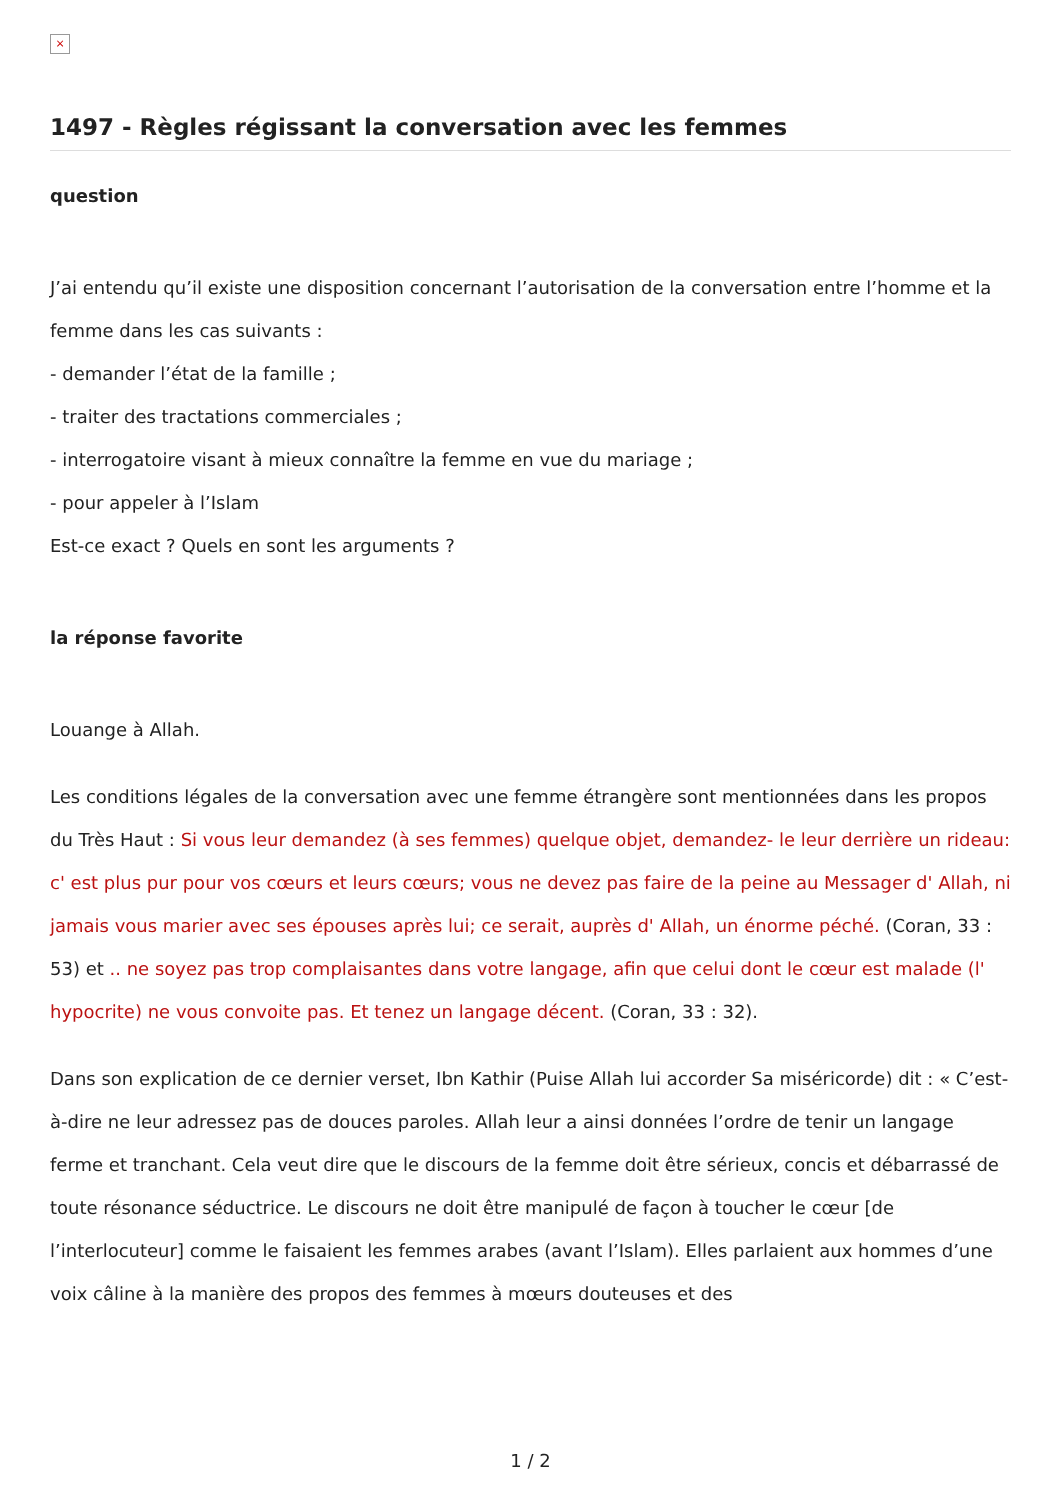×
1497 - Règles régissant la conversation avec les femmes
question
J’ai entendu qu’il existe une disposition concernant l’autorisation de la conversation entre l’homme et la femme dans les cas suivants :
- demander l’état de la famille ;
- traiter des tractations commerciales ;
- interrogatoire visant à mieux connaître la femme en vue du mariage ;
- pour appeler à l’Islam
Est-ce exact ? Quels en sont les arguments ?
la réponse favorite
Louange à Allah.
Les conditions légales de la conversation avec une femme étrangère sont mentionnées dans les propos du Très Haut : Si vous leur demandez (à ses femmes) quelque objet, demandez- le leur derrière un rideau: c' est plus pur pour vos cœurs et leurs cœurs; vous ne devez pas faire de la peine au Messager d' Allah, ni jamais vous marier avec ses épouses après lui; ce serait, auprès d' Allah, un énorme péché. (Coran, 33 : 53) et .. ne soyez pas trop complaisantes dans votre langage, afin que celui dont le cœur est malade (l' hypocrite) ne vous convoite pas. Et tenez un langage décent. (Coran, 33 : 32).
Dans son explication de ce dernier verset, Ibn Kathir (Puise Allah lui accorder Sa miséricorde) dit : « C’est-à-dire ne leur adressez pas de douces paroles. Allah leur a ainsi données l’ordre de tenir un langage ferme et tranchant. Cela veut dire que le discours de la femme doit être sérieux, concis et débarrassé de toute résonance séductrice. Le discours ne doit être manipulé de façon à toucher le cœur [de l’interlocuteur] comme le faisaient les femmes arabes (avant l’Islam). Elles parlaient aux hommes d’une voix câline à la manière des propos des femmes à mœurs douteuses et des
1 / 2